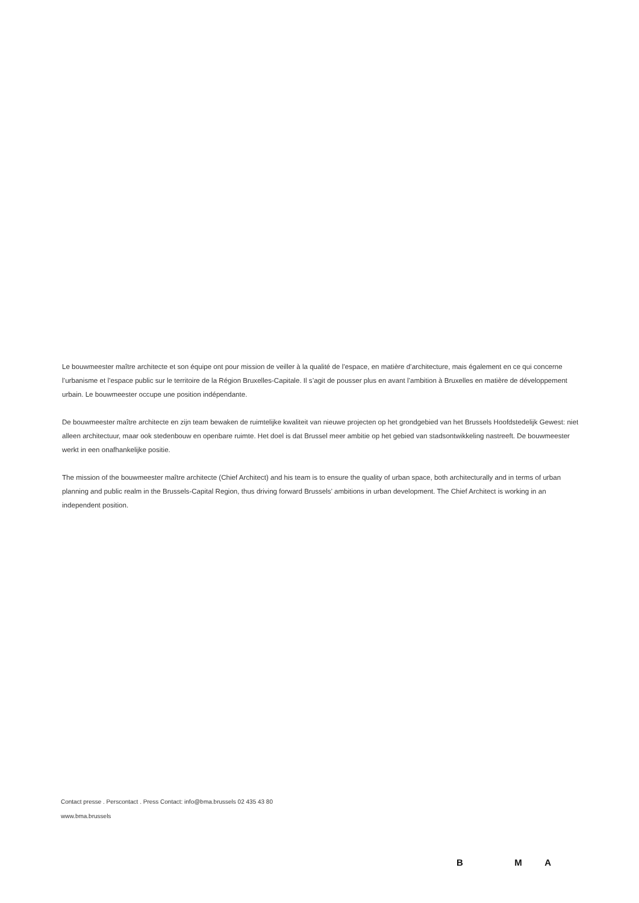Le bouwmeester maître architecte et son équipe ont pour mission de veiller à la qualité de l’espace, en matière d’architecture, mais également en ce qui concerne l’urbanisme et l’espace public sur le territoire de la Région Bruxelles-Capitale. Il s’agit de pousser plus en avant l’ambition à Bruxelles en matière de développement urbain. Le bouwmeester occupe une position indépendante.
De bouwmeester maître architecte en zijn team bewaken de ruimtelijke kwaliteit van nieuwe projecten op het grondgebied van het Brussels Hoofdstedelijk Gewest: niet alleen architectuur, maar ook stedenbouw en openbare ruimte. Het doel is dat Brussel meer ambitie op het gebied van stadsontwikkeling nastreeft. De bouwmeester werkt in een onafhankelijke positie.
The mission of the bouwmeester maître architecte (Chief Architect) and his team is to ensure the quality of urban space, both architecturally and in terms of urban planning and public realm in the Brussels-Capital Region, thus driving forward Brussels’ ambitions in urban development. The Chief Architect is working in an independent position.
Contact presse . Perscontact . Press Contact: info@bma.brussels 02 435 43 80
www.bma.brussels
B M A